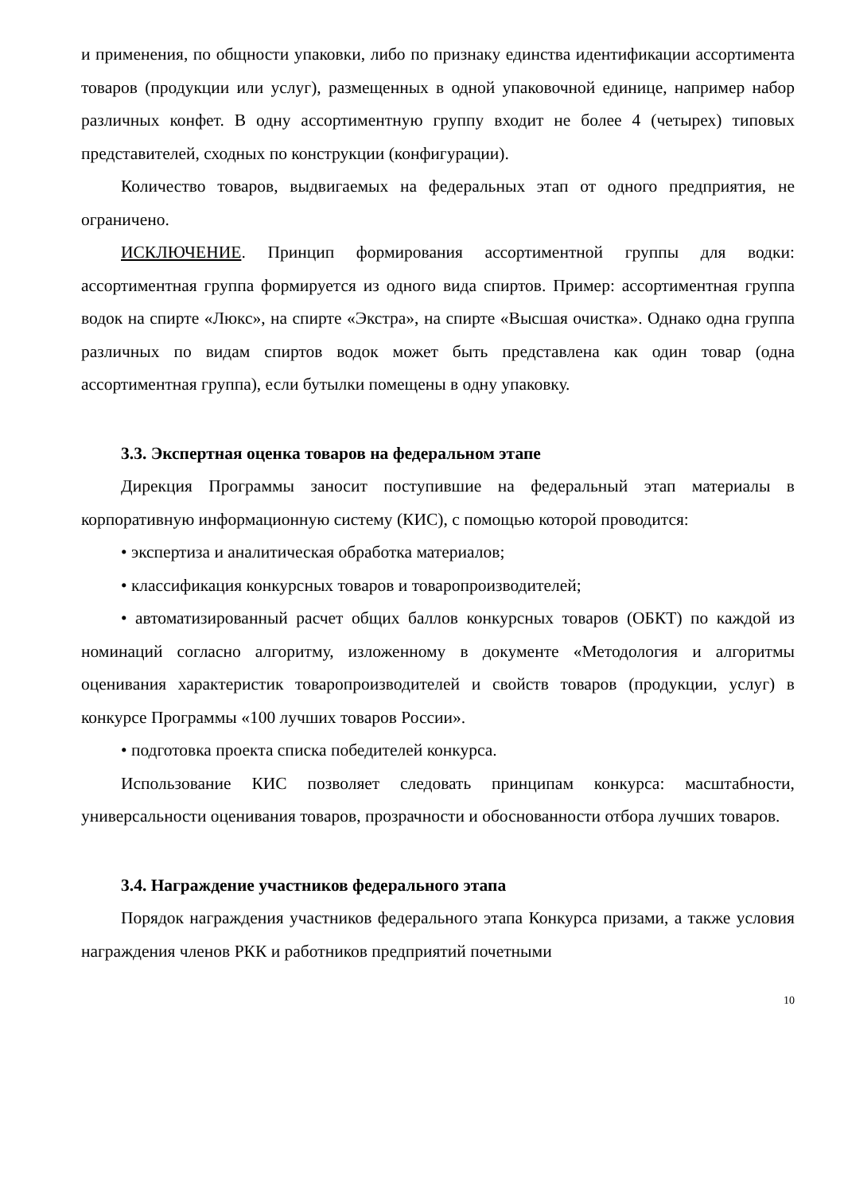и применения, по общности упаковки, либо по признаку единства идентификации ассортимента товаров (продукции или услуг), размещенных в одной упаковочной единице, например набор различных конфет. В одну ассортиментную группу входит не более 4 (четырех) типовых представителей, сходных по конструкции (конфигурации).
Количество товаров, выдвигаемых на федеральных этап от одного предприятия, не ограничено.
ИСКЛЮЧЕНИЕ. Принцип формирования ассортиментной группы для водки: ассортиментная группа формируется из одного вида спиртов. Пример: ассортиментная группа водок на спирте «Люкс», на спирте «Экстра», на спирте «Высшая очистка». Однако одна группа различных по видам спиртов водок может быть представлена как один товар (одна ассортиментная группа), если бутылки помещены в одну упаковку.
3.3. Экспертная оценка товаров на федеральном этапе
Дирекция Программы заносит поступившие на федеральный этап материалы в корпоративную информационную систему (КИС), с помощью которой проводится:
• экспертиза и аналитическая обработка материалов;
• классификация конкурсных товаров и товаропроизводителей;
• автоматизированный расчет общих баллов конкурсных товаров (ОБКТ) по каждой из номинаций согласно алгоритму, изложенному в документе «Методология и алгоритмы оценивания характеристик товаропроизводителей и свойств товаров (продукции, услуг) в конкурсе Программы «100 лучших товаров России».
• подготовка проекта списка победителей конкурса.
Использование КИС позволяет следовать принципам конкурса: масштабности, универсальности оценивания товаров, прозрачности и обоснованности отбора лучших товаров.
3.4. Награждение участников федерального этапа
Порядок награждения участников федерального этапа Конкурса призами, а также условия награждения членов РКК и работников предприятий почетными
10